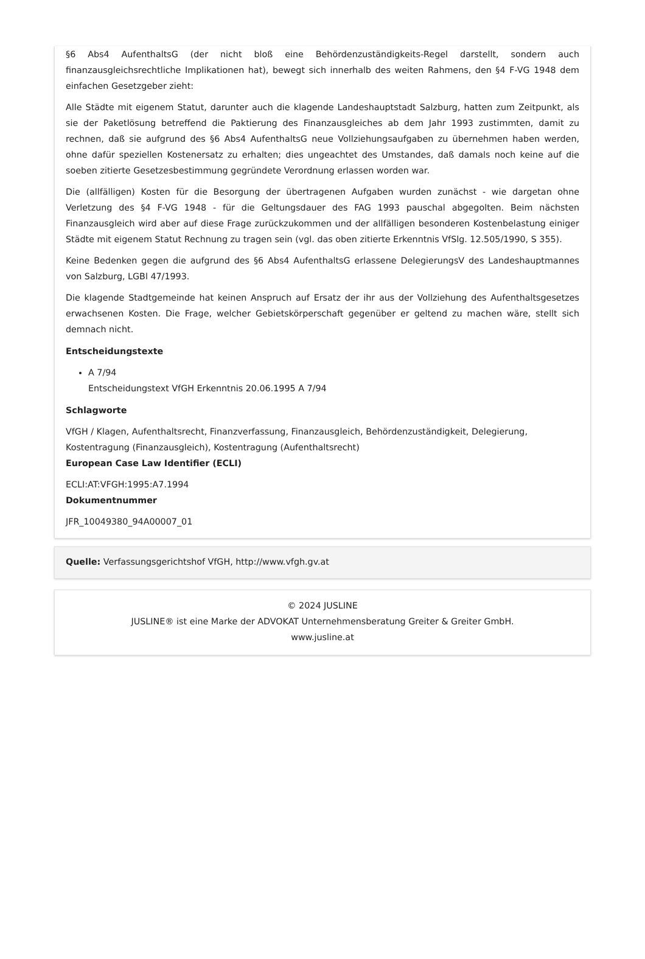§6 Abs4 AufenthaltsG (der nicht bloß eine Behördenzuständigkeits-Regel darstellt, sondern auch finanzausgleichsrechtliche Implikationen hat), bewegt sich innerhalb des weiten Rahmens, den §4 F-VG 1948 dem einfachen Gesetzgeber zieht:
Alle Städte mit eigenem Statut, darunter auch die klagende Landeshauptstadt Salzburg, hatten zum Zeitpunkt, als sie der Paketlösung betreffend die Paktierung des Finanzausgleiches ab dem Jahr 1993 zustimmten, damit zu rechnen, daß sie aufgrund des §6 Abs4 AufenthaltsG neue Vollziehungsaufgaben zu übernehmen haben werden, ohne dafür speziellen Kostenersatz zu erhalten; dies ungeachtet des Umstandes, daß damals noch keine auf die soeben zitierte Gesetzesbestimmung gegründete Verordnung erlassen worden war.
Die (allfälligen) Kosten für die Besorgung der übertragenen Aufgaben wurden zunächst - wie dargetan ohne Verletzung des §4 F-VG 1948 - für die Geltungsdauer des FAG 1993 pauschal abgegolten. Beim nächsten Finanzausgleich wird aber auf diese Frage zurückzukommen und der allfälligen besonderen Kostenbelastung einiger Städte mit eigenem Statut Rechnung zu tragen sein (vgl. das oben zitierte Erkenntnis VfSlg. 12.505/1990, S 355).
Keine Bedenken gegen die aufgrund des §6 Abs4 AufenthaltsG erlassene DelegierungsV des Landeshauptmannes von Salzburg, LGBl 47/1993.
Die klagende Stadtgemeinde hat keinen Anspruch auf Ersatz der ihr aus der Vollziehung des Aufenthaltsgesetzes erwachsenen Kosten. Die Frage, welcher Gebietskörperschaft gegenüber er geltend zu machen wäre, stellt sich demnach nicht.
Entscheidungstexte
A 7/94
Entscheidungstext VfGH Erkenntnis 20.06.1995 A 7/94
Schlagworte
VfGH / Klagen, Aufenthaltsrecht, Finanzverfassung, Finanzausgleich, Behördenzuständigkeit, Delegierung, Kostentragung (Finanzausgleich), Kostentragung (Aufenthaltsrecht)
European Case Law Identifier (ECLI)
ECLI:AT:VFGH:1995:A7.1994
Dokumentnummer
JFR_10049380_94A00007_01
Quelle: Verfassungsgerichtshof VfGH, http://www.vfgh.gv.at
© 2024 JUSLINE
JUSLINE® ist eine Marke der ADVOKAT Unternehmensberatung Greiter & Greiter GmbH.
www.jusline.at